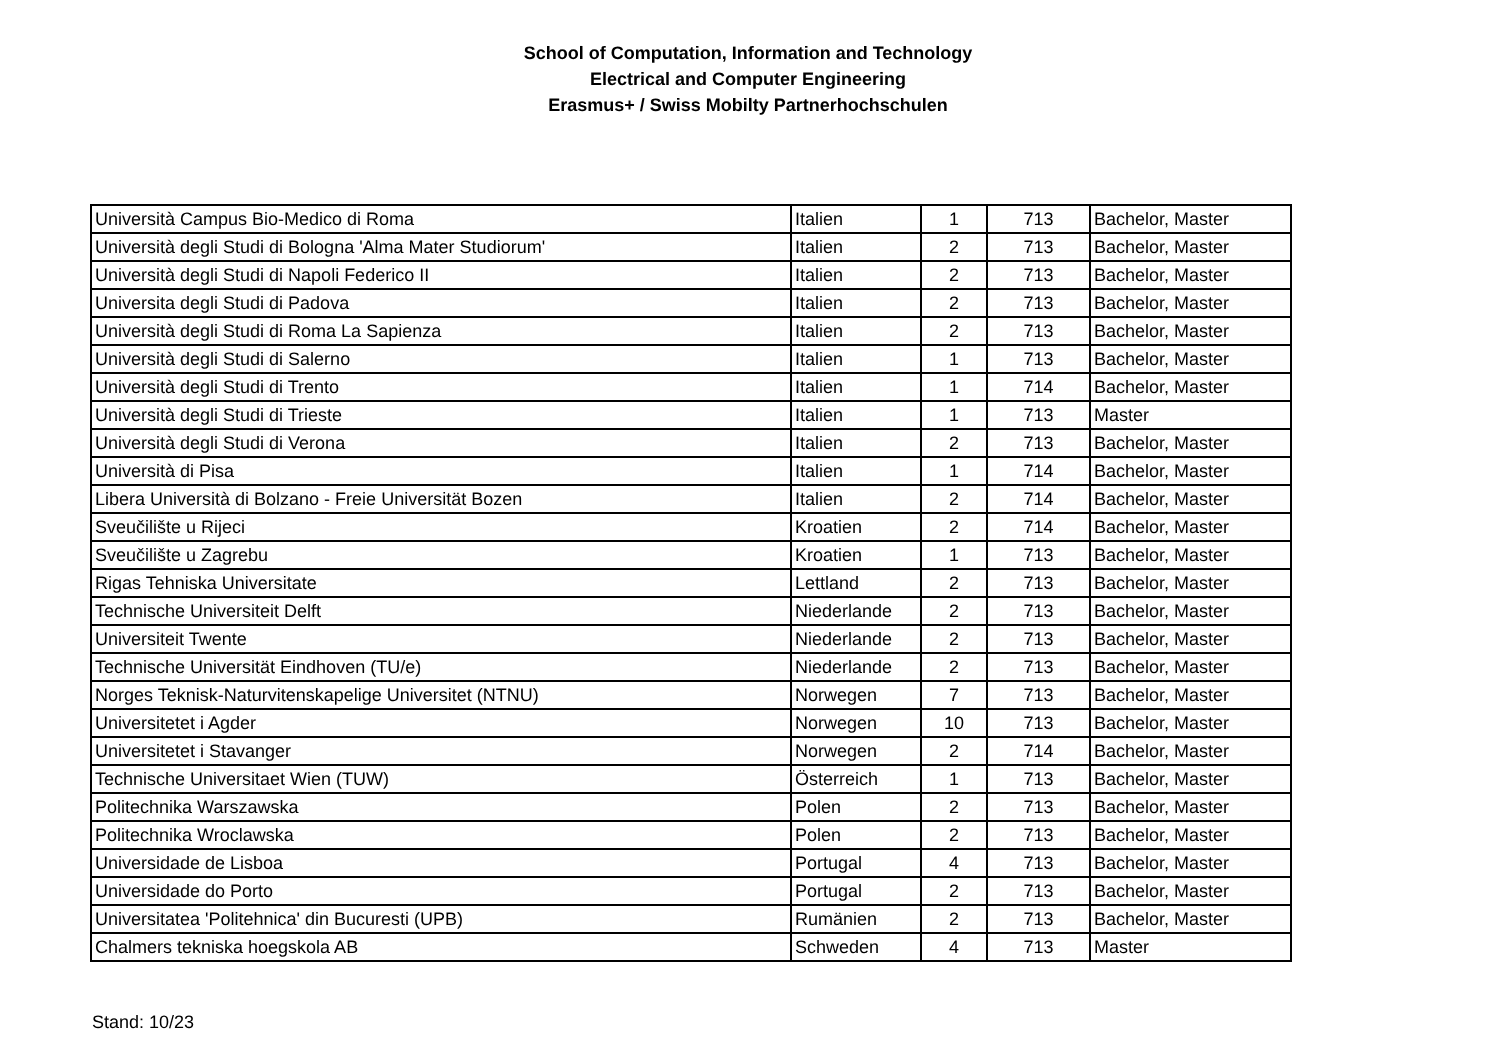School of Computation, Information and Technology
Electrical and Computer Engineering
Erasmus+ / Swiss Mobilty Partnerhochschulen
| Università Campus Bio-Medico di Roma | Italien | 1 | 713 | Bachelor, Master |
| Università degli Studi di Bologna 'Alma Mater Studiorum' | Italien | 2 | 713 | Bachelor, Master |
| Università degli Studi di Napoli Federico II | Italien | 2 | 713 | Bachelor, Master |
| Universita degli Studi di Padova | Italien | 2 | 713 | Bachelor, Master |
| Università degli Studi di Roma La Sapienza | Italien | 2 | 713 | Bachelor, Master |
| Università degli Studi di Salerno | Italien | 1 | 713 | Bachelor, Master |
| Università degli Studi di Trento | Italien | 1 | 714 | Bachelor, Master |
| Università degli Studi di Trieste | Italien | 1 | 713 | Master |
| Università degli Studi di Verona | Italien | 2 | 713 | Bachelor, Master |
| Università di Pisa | Italien | 1 | 714 | Bachelor, Master |
| Libera Università di Bolzano - Freie Universität Bozen | Italien | 2 | 714 | Bachelor, Master |
| Sveučilište u Rijeci | Kroatien | 2 | 714 | Bachelor, Master |
| Sveučilište u Zagrebu | Kroatien | 1 | 713 | Bachelor, Master |
| Rigas Tehniska Universitate | Lettland | 2 | 713 | Bachelor, Master |
| Technische Universiteit Delft | Niederlande | 2 | 713 | Bachelor, Master |
| Universiteit Twente | Niederlande | 2 | 713 | Bachelor, Master |
| Technische Universität Eindhoven (TU/e) | Niederlande | 2 | 713 | Bachelor, Master |
| Norges Teknisk-Naturvitenskapelige Universitet (NTNU) | Norwegen | 7 | 713 | Bachelor, Master |
| Universitetet i Agder | Norwegen | 10 | 713 | Bachelor, Master |
| Universitetet i Stavanger | Norwegen | 2 | 714 | Bachelor, Master |
| Technische Universitaet Wien (TUW) | Österreich | 1 | 713 | Bachelor, Master |
| Politechnika Warszawska | Polen | 2 | 713 | Bachelor, Master |
| Politechnika Wroclawska | Polen | 2 | 713 | Bachelor, Master |
| Universidade de Lisboa | Portugal | 4 | 713 | Bachelor, Master |
| Universidade do Porto | Portugal | 2 | 713 | Bachelor, Master |
| Universitatea 'Politehnica' din Bucuresti (UPB) | Rumänien | 2 | 713 | Bachelor, Master |
| Chalmers tekniska hoegskola AB | Schweden | 4 | 713 | Master |
Stand: 10/23